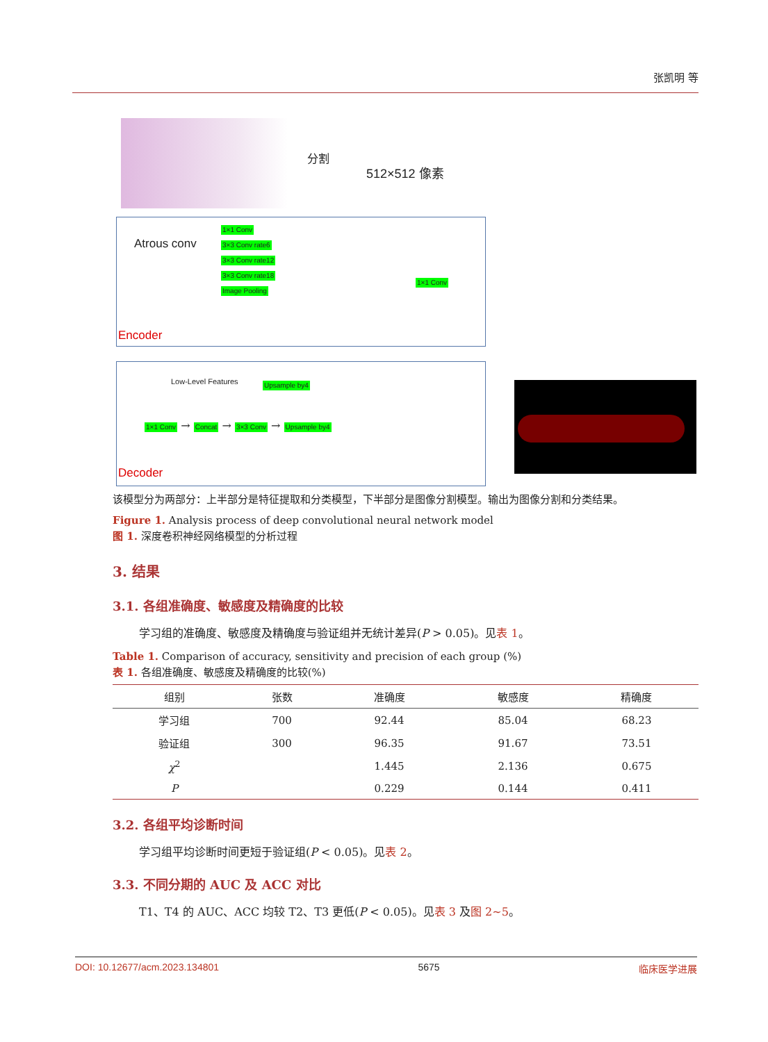张凯明 等
分割
512×512 像素
Atrous conv
1×1 Conv
3×3 Conv rate6
3×3 Conv rate12
3×3 Conv rate18
Image Pooling
1×1 Conv
Encoder
Low-Level Features Upsample by4
1×1 Conv → Concat → 3×3 Conv → Upsample by4
Decoder
该模型分为两部分：上半部分是特征提取和分类模型，下半部分是图像分割模型。输出为图像分割和分类结果。
Figure 1. Analysis process of deep convolutional neural network model
图 1. 深度卷积神经网络模型的分析过程
3. 结果
3.1. 各组准确度、敏感度及精确度的比较
学习组的准确度、敏感度及精确度与验证组并无统计差异(P > 0.05)。见表 1。
Table 1. Comparison of accuracy, sensitivity and precision of each group (%)
表 1. 各组准确度、敏感度及精确度的比较(%)
| 组别 | 张数 | 准确度 | 敏感度 | 精确度 |
| --- | --- | --- | --- | --- |
| 学习组 | 700 | 92.44 | 85.04 | 68.23 |
| 验证组 | 300 | 96.35 | 91.67 | 73.51 |
| χ<sup>2</sup> | | 1.445 | 2.136 | 0.675 |
| P | | 0.229 | 0.144 | 0.411 |
3.2. 各组平均诊断时间
学习组平均诊断时间更短于验证组(P < 0.05)。见表 2。
3.3. 不同分期的 AUC 及 ACC 对比
T1、T4 的 AUC、ACC 均较 T2、T3 更低(P < 0.05)。见表 3 及图 2~5。
DOI: 10.12677/acm.2023.134801 5675 临床医学进展